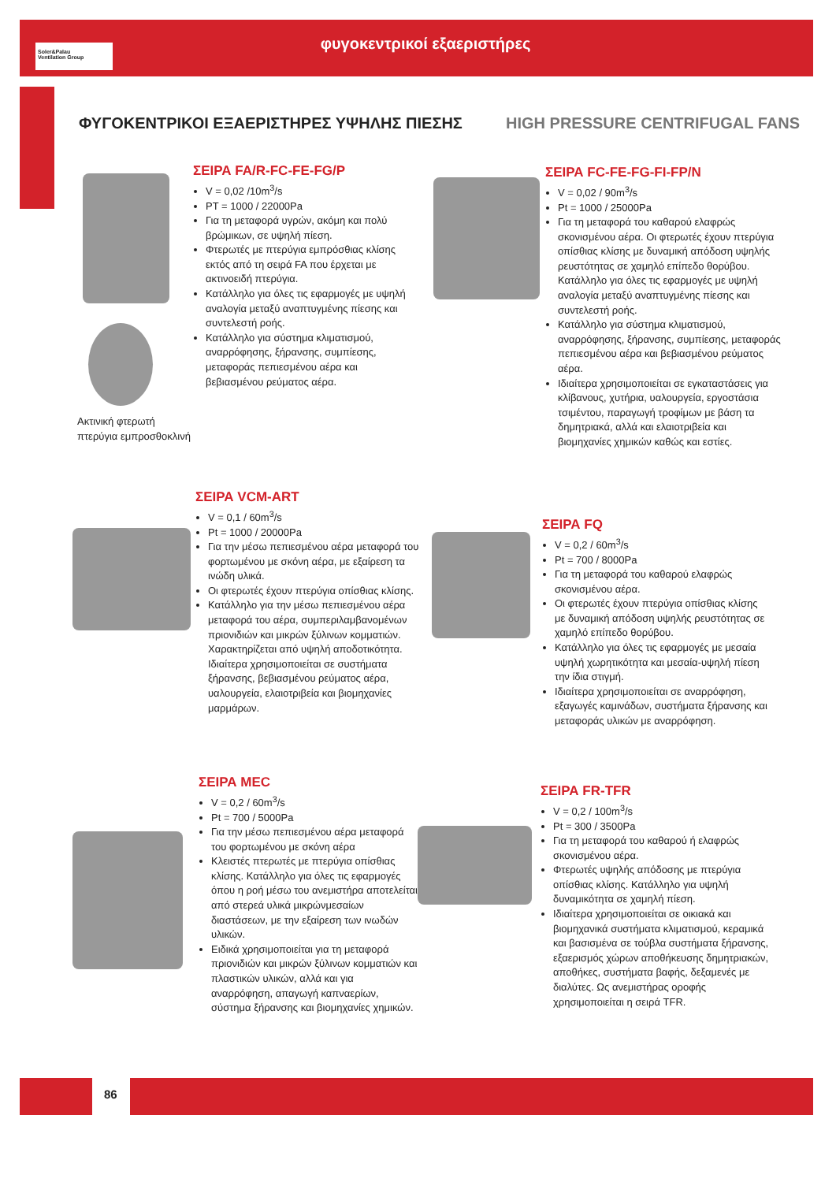Soler&Palau
Ventilation Group
φυγοκεντρικοί εξαεριστήρες
ΦΥΓΟΚΕΝΤΡΙΚΟΙ ΕΞΑΕΡΙΣΤΗΡΕΣ ΥΨΗΛΗΣ ΠΙΕΣΗΣ
HIGH PRESSURE CENTRIFUGAL FANS
Ακτινική φτερωτή
πτερύγια εμπροσθοκλινή
ΣΕΙΡΑ FA/R-FC-FE-FG/P
V = 0,02 /10m<sup>3</sup>/s
PT = 1000 / 22000Pa
Για τη μεταφορά υγρών, ακόμη και πολύ βρώμικων, σε υψηλή πίεση.
Φτερωτές με πτερύγια εμπρόσθιας κλίσης εκτός από τη σειρά FA που έρχεται με ακτινοειδή πτερύγια.
Κατάλληλο για όλες τις εφαρμογές με υψηλή αναλογία μεταξύ αναπτυγμένης πίεσης και συντελεστή ροής.
Κατάλληλο για σύστημα κλιματισμού, αναρρόφησης, ξήρανσης, συμπίεσης, μεταφοράς πεπιεσμένου αέρα και βεβιασμένου ρεύματος αέρα.
ΣΕΙΡΑ FC-FE-FG-FI-FP/N
V = 0,02 / 90m<sup>3</sup>/s
Pt = 1000 / 25000Pa
Για τη μεταφορά του καθαρού ελαφρώς σκονισμένου αέρα. Οι φτερωτές έχουν πτερύγια οπίσθιας κλίσης με δυναμική απόδοση υψηλής ρευστότητας σε χαμηλό επίπεδο θορύβου. Κατάλληλο για όλες τις εφαρμογές με υψηλή αναλογία μεταξύ αναπτυγμένης πίεσης και συντελεστή ροής.
Κατάλληλο για σύστημα κλιματισμού, αναρρόφησης, ξήρανσης, συμπίεσης, μεταφοράς πεπιεσμένου αέρα και βεβιασμένου ρεύματος αέρα.
Ιδιαίτερα χρησιμοποιείται σε εγκαταστάσεις για κλίβανους, χυτήρια, υαλουργεία, εργοστάσια τσιμέντου, παραγωγή τροφίμων με βάση τα δημητριακά, αλλά και ελαιοτριβεία και βιομηχανίες χημικών καθώς και εστίες.
ΣΕΙΡΑ VCM-ART
V = 0,1 / 60m<sup>3</sup>/s
Pt = 1000 / 20000Pa
Για την μέσω πεπιεσμένου αέρα μεταφορά του φορτωμένου με σκόνη αέρα, με εξαίρεση τα ινώδη υλικά.
Οι φτερωτές έχουν πτερύγια οπίσθιας κλίσης.
Κατάλληλο για την μέσω πεπιεσμένου αέρα μεταφορά του αέρα, συμπεριλαμβανομένων πριονιδιών και μικρών ξύλινων κομματιών. Χαρακτηρίζεται από υψηλή αποδοτικότητα. Ιδιαίτερα χρησιμοποιείται σε συστήματα ξήρανσης, βεβιασμένου ρεύματος αέρα, υαλουργεία, ελαιοτριβεία και βιομηχανίες μαρμάρων.
ΣΕΙΡΑ FQ
V = 0,2 / 60m<sup>3</sup>/s
Pt = 700 / 8000Pa
Για τη μεταφορά του καθαρού ελαφρώς σκονισμένου αέρα.
Οι φτερωτές έχουν πτερύγια οπίσθιας κλίσης με δυναμική απόδοση υψηλής ρευστότητας σε χαμηλό επίπεδο θορύβου.
Κατάλληλο για όλες τις εφαρμογές με μεσαία υψηλή χωρητικότητα και μεσαία-υψηλή πίεση την ίδια στιγμή.
Ιδιαίτερα χρησιμοποιείται σε αναρρόφηση, εξαγωγές καμινάδων, συστήματα ξήρανσης και μεταφοράς υλικών με αναρρόφηση.
ΣΕΙΡΑ MEC
V = 0,2 / 60m<sup>3</sup>/s
Pt = 700 / 5000Pa
Για την μέσω πεπιεσμένου αέρα μεταφορά του φορτωμένου με σκόνη αέρα
Κλειστές πτερωτές με πτερύγια οπίσθιας κλίσης. Κατάλληλο για όλες τις εφαρμογές όπου η ροή μέσω του ανεμιστήρα αποτελείται από στερεά υλικά μικρώνμεσαίων διαστάσεων, με την εξαίρεση των ινωδών υλικών.
Ειδικά χρησιμοποιείται για τη μεταφορά πριονιδιών και μικρών ξύλινων κομματιών και πλαστικών υλικών, αλλά και για αναρρόφηση, απαγωγή καπναερίων, σύστημα ξήρανσης και βιομηχανίες χημικών.
ΣΕΙΡΑ FR-TFR
V = 0,2 / 100m<sup>3</sup>/s
Pt = 300 / 3500Pa
Για τη μεταφορά του καθαρού ή ελαφρώς σκονισμένου αέρα.
Φτερωτές υψηλής απόδοσης με πτερύγια οπίσθιας κλίσης. Κατάλληλο για υψηλή δυναμικότητα σε χαμηλή πίεση.
Ιδιαίτερα χρησιμοποιείται σε οικιακά και βιομηχανικά συστήματα κλιματισμού, κεραμικά και βασισμένα σε τούβλα συστήματα ξήρανσης, εξαερισμός χώρων αποθήκευσης δημητριακών, αποθήκες, συστήματα βαφής, δεξαμενές με διαλύτες. Ως ανεμιστήρας οροφής χρησιμοποιείται η σειρά TFR.
86